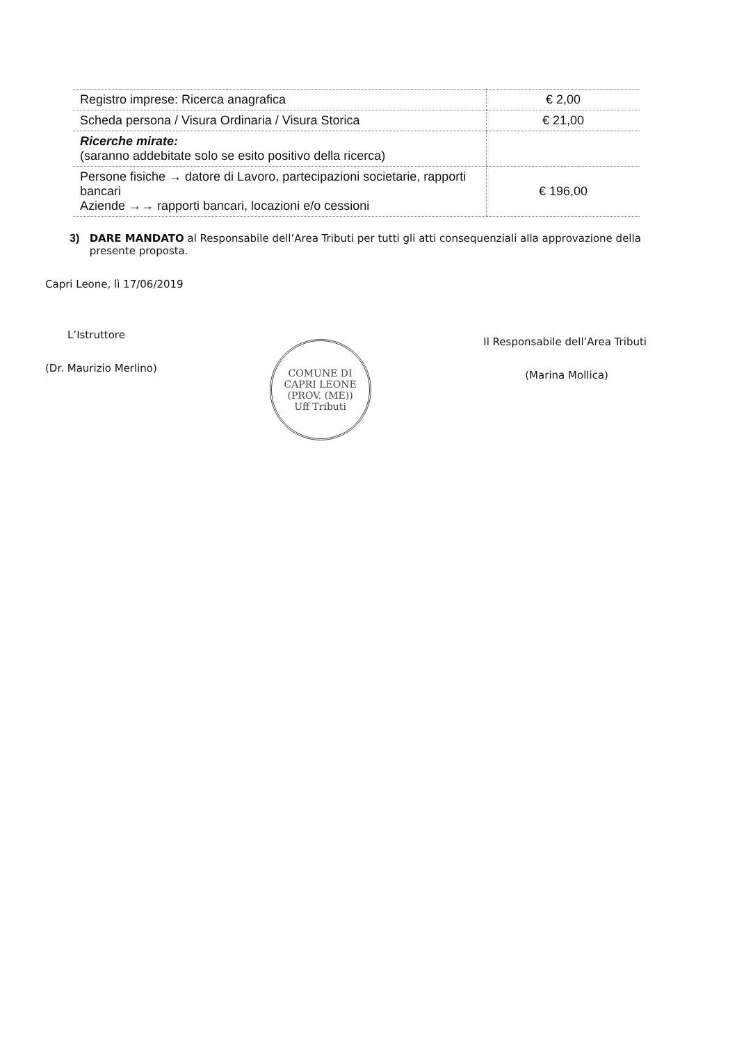| Registro imprese: Ricerca anagrafica | € 2,00 |
| Scheda persona / Visura Ordinaria / Visura Storica | € 21,00 |
| Ricerche mirate: (saranno addebitate solo se esito positivo della ricerca) | |
| Persone fisiche → datore di Lavoro, partecipazioni societarie, rapporti bancari Aziende →→ rapporti bancari, locazioni e/o cessioni | € 196,00 |
3) DARE MANDATO al Responsabile dell’Area Tributi per tutti gli atti consequenziali alla approvazione della presente proposta.
Capri Leone, lì 17/06/2019
L’Istruttore
(Dr. Maurizio Merlino)
COMUNE DI CAPRI LEONE (PROV. (ME))
Uff Tributi
Il Responsabile dell’Area Tributi
(Marina Mollica)